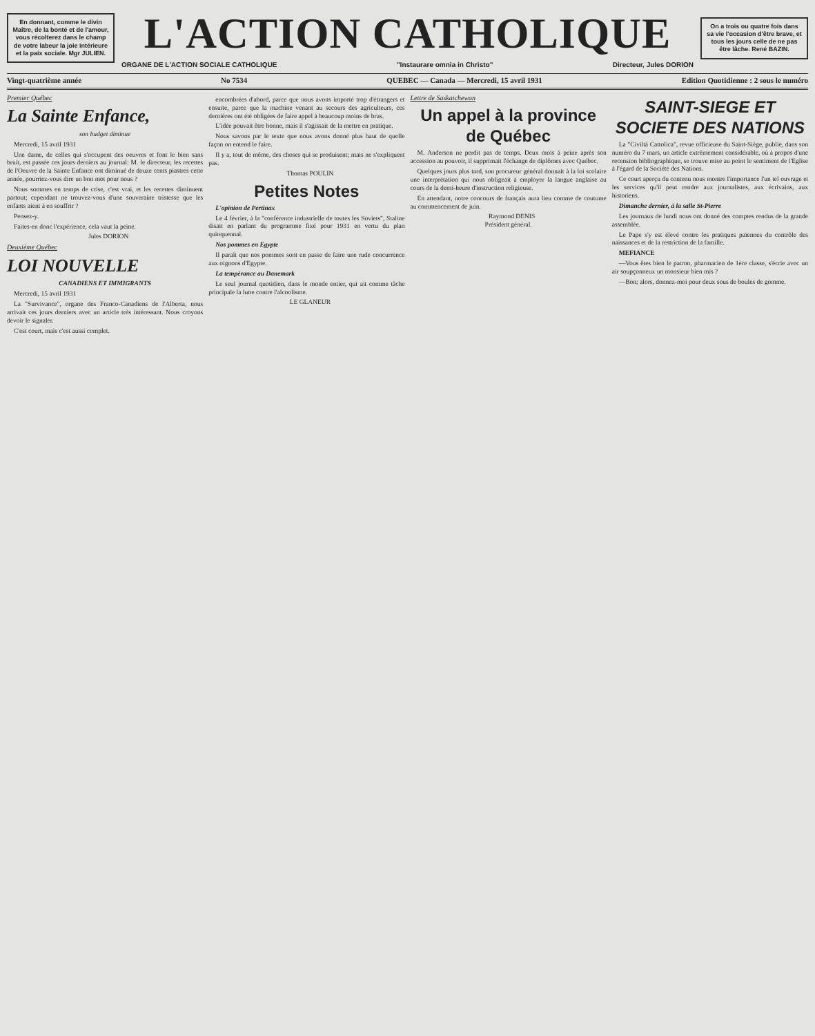En donnant, comme le divin Maître, de la bonté et de l'amour, vous récolterez dans le champ de votre labeur la joie intérieure et la paix sociale. Mgr JULIEN.
L'ACTION CATHOLIQUE
ORGANE DE L'ACTION SOCIALE CATHOLIQUE "Instaurare omnia in Christo" Directeur, Jules DORION
On a trois ou quatre fois dans sa vie l'occasion d'être brave, et tous les jours celle de ne pas être lâche. René BAZIN.
Vingt-quatrième année No 7534 QUEBEC — Canada — Mercredi, 15 avril 1931 Edition Quotidienne : 2 sous le numéro
Premier Québec
La Sainte Enfance,
son budget diminue
Mercredi, 15 avril 1931
Une dame, de celles qui s'occupent des oeuvres et font le bien sans bruit, est passée ces jours derniers au journal: M. le directeur, les recettes de l'Oeuvre de la Sainte Enfance ont diminué de douze cents piastres cette année, pourriez-vous dire un bon mot pour nous ?
Nous sommes en temps de crise, c'est vrai, et les recettes diminuent partout; cependant ne trouvez-vous d'une souveraine tristesse que les enfants aient à en souffrir ?
Pensez-y.
Faites-en donc l'expérience, cela vaut la peine.
Jules DORION
Deuxième Québec
LOI NOUVELLE
CANADIENS ET IMMIGRANTS
Mercredi, 15 avril 1931
La "Survivance", organe des Franco-Canadiens de l'Alberta, nous arrivait ces jours derniers avec un article très intéressant. Nous croyons devoir le signaler.
C'est court, mais c'est aussi complet.
encombrées d'abord, parce que nous avons importé trop d'étrangers et ensuite, parce que la machine venant au secours des agriculteurs, ces dernières ont été obligées de faire appel à beaucoup moins de bras.
L'idée pouvait être bonne, mais il s'agissait de la mettre en pratique.
Nous savons par le texte que nous avons donné plus haut de quelle façon on entend le faire.
Il y a, tout de même, des choses qui se produisent; mais ne s'expliquent pas.
Thomas POULIN
Petites Notes
L'opinion de Pertinax
Le 4 février, à la "conférence industrielle de toutes les Soviets", Staline disait en parlant du programme fixé pour 1931 en vertu du plan quinquennal.
Nos pommes en Egypte
Il paraît que nos pommes sont en passe de faire une rude concurrence aux oignons d'Egypte.
La tempérance au Danemark
Le seul journal quotidien, dans le monde entier, qui ait comme tâche principale la lutte contre l'alcoolisme.
LE GLANEUR
Lettre de Saskatchewan
Un appel à la province de Québec
M. Anderson ne perdit pas de temps. Deux mois à peine après son accession au pouvoir, il supprimait l'échange de diplômes avec Québec.
Quelques jours plus tard, son procureur général donnait à la loi scolaire une interprétation qui nous obligeait à employer la langue anglaise au cours de la demi-heure d'instruction religieuse.
En attendant, notre concours de français aura lieu comme de coutume au commencement de juin.
Raymond DENIS
Président général.
SAINT-SIEGE ET SOCIETE DES NATIONS
La "Civiltà Cattolica", revue officieuse du Saint-Siège, publie, dans son numéro du 7 mars, un article extrêmement considérable, où à propos d'une recension bibliographique, se trouve mise au point le sentiment de l'Eglise à l'égard de la Société des Nations.
Ce court aperçu du contenu nous montre l'importance l'un tel ouvrage et les services qu'il peut rendre aux journalistes, aux écrivains, aux historiens.
Dimanche dernier, à la salle St-Pierre
Les journaux de lundi nous ont donné des comptes rendus de la grande assemblée.
Le Pape s'y est élevé contre les pratiques païennes du contrôle des naissances et de la restriction de la famille.
MEFIANCE
—Vous êtes bien le patron, pharmacien de 1ère classe, s'écrie avec un air soupçonneux un monsieur bien mis ?
—Bon; alors, donnez-moi pour deux sous de boules de gomme.